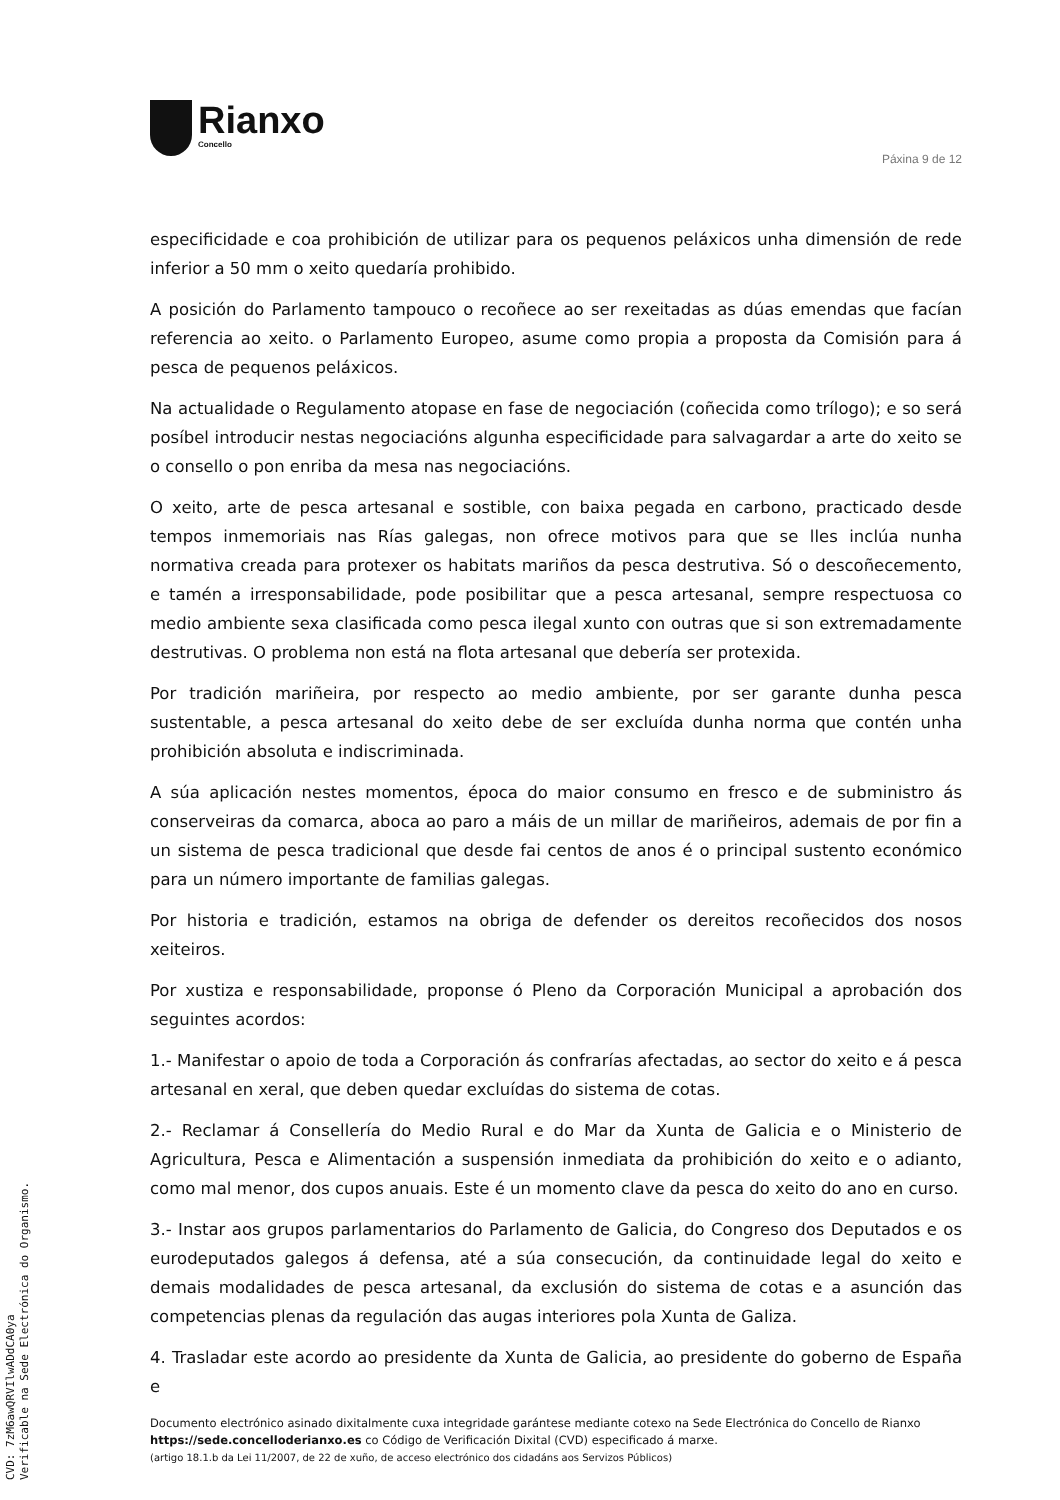Rianxo
Concello
Páxina 9 de 12
especificidade e coa prohibición de utilizar para os pequenos peláxicos unha dimensión de rede inferior a 50 mm o xeito quedaría prohibido.
A posición do Parlamento tampouco o recoñece ao ser rexeitadas as dúas emendas que facían referencia ao xeito. o Parlamento Europeo, asume como propia a proposta da Comisión para á pesca de pequenos peláxicos.
Na actualidade o Regulamento atopase en fase de negociación (coñecida como trílogo); e so será posíbel introducir nestas negociacións algunha especificidade para salvagardar a arte do xeito se o consello o pon enriba da mesa nas negociacións.
O xeito, arte de pesca artesanal e sostible, con baixa pegada en carbono, practicado desde tempos inmemoriais nas Rías galegas, non ofrece motivos para que se lles inclúa nunha normativa creada para protexer os habitats mariños da pesca destrutiva. Só o descoñecemento, e tamén a irresponsabilidade, pode posibilitar que a pesca artesanal, sempre respectuosa co medio ambiente sexa clasificada como pesca ilegal xunto con outras que si son extremadamente destrutivas. O problema non está na flota artesanal que debería ser protexida.
Por tradición mariñeira, por respecto ao medio ambiente, por ser garante dunha pesca sustentable, a pesca artesanal do xeito debe de ser excluída dunha norma que contén unha prohibición absoluta e indiscriminada.
A súa aplicación nestes momentos, época do maior consumo en fresco e de subministro ás conserveiras da comarca, aboca ao paro a máis de un millar de mariñeiros, ademais de por fin a un sistema de pesca tradicional que desde fai centos de anos é o principal sustento económico para un número importante de familias galegas.
Por historia e tradición, estamos na obriga de defender os dereitos recoñecidos dos nosos xeiteiros.
Por xustiza e responsabilidade, proponse ó Pleno da Corporación Municipal a aprobación dos seguintes acordos:
1.- Manifestar o apoio de toda a Corporación ás confrarías afectadas, ao sector do xeito e á pesca artesanal en xeral, que deben quedar excluídas do sistema de cotas.
2.- Reclamar á Consellería do Medio Rural e do Mar da Xunta de Galicia e o Ministerio de Agricultura, Pesca e Alimentación a suspensión inmediata da prohibición do xeito e o adianto, como mal menor, dos cupos anuais. Este é un momento clave da pesca do xeito do ano en curso.
3.- Instar aos grupos parlamentarios do Parlamento de Galicia, do Congreso dos Deputados e os eurodeputados galegos á defensa, até a súa consecución, da continuidade legal do xeito e demais modalidades de pesca artesanal, da exclusión do sistema de cotas e a asunción das competencias plenas da regulación das augas interiores pola Xunta de Galiza.
4. Trasladar este acordo ao presidente da Xunta de Galicia, ao presidente do goberno de España e
Documento electrónico asinado dixitalmente cuxa integridade garántese mediante cotexo na Sede Electrónica do Concello de Rianxo https://sede.concelloderianxo.es co Código de Verificación Dixital (CVD) especificado á marxe.
(artigo 18.1.b da Lei 11/2007, de 22 de xuño, de acceso electrónico dos cidadáns aos Servizos Públicos)
CVD: 7zM6awQRVIlwADdCA0ya
Verificable na Sede Electrónica do Organismo.